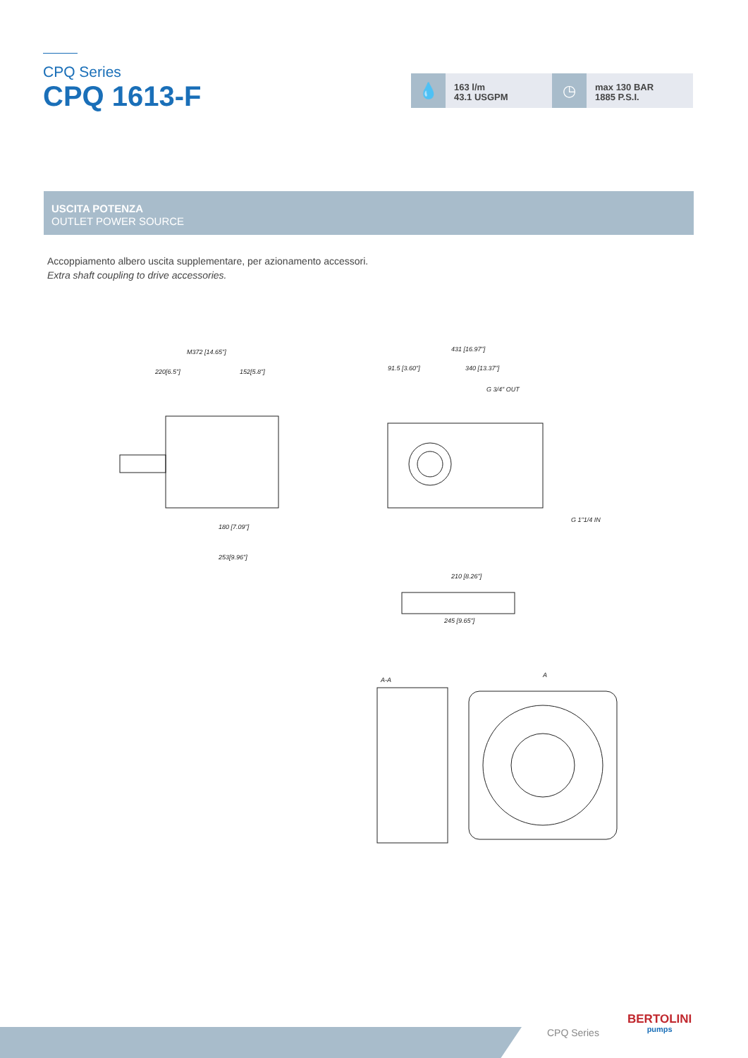CPQ Series
CPQ 1613-F
💧
163 l/m
43.1 USGPM
◷
max 130 BAR
1885 P.S.I.
USCITA POTENZA
OUTLET POWER SOURCE
Accoppiamento albero uscita supplementare, per azionamento accessori.
Extra shaft coupling to drive accessories.
M372 [14.65"]
220[6.5"]
152[5.8"]
431 [16.97"]
340 [13.37"]
91.5 [3.60"]
G 3/4" OUT
G 1"1/4 IN
180 [7.09"]
253[9.96"]
245 [9.65"]
210 [8.26"]
A-A
A
CPQ Series
BERTOLINI
pumps